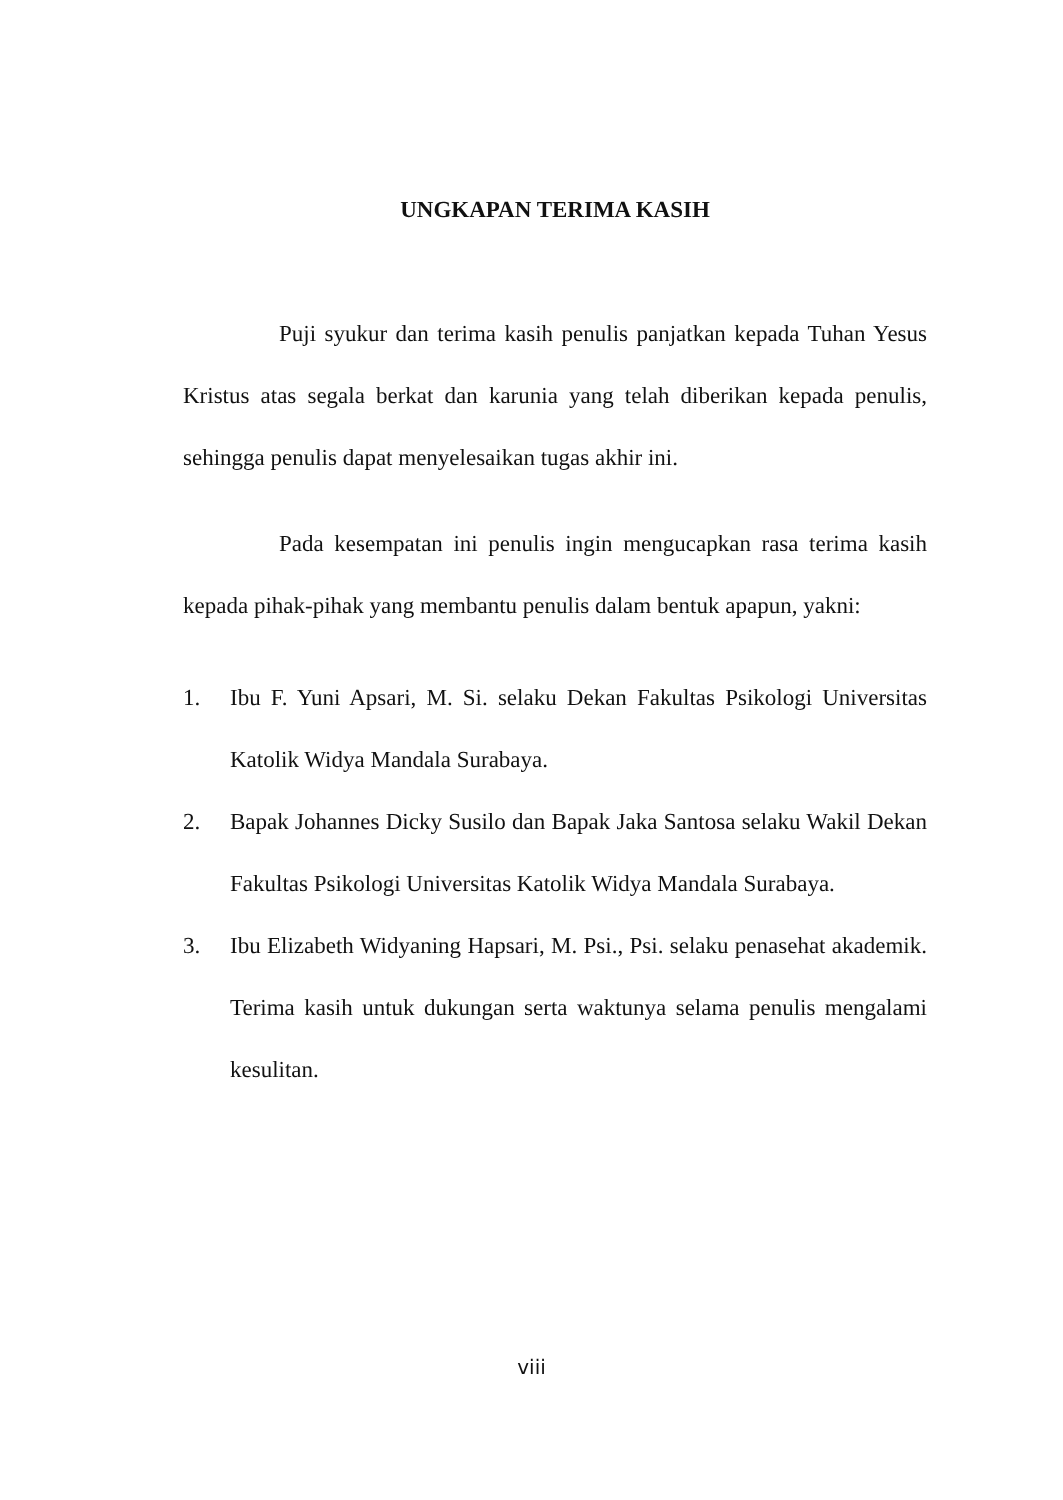UNGKAPAN TERIMA KASIH
Puji syukur dan terima kasih penulis panjatkan kepada Tuhan Yesus Kristus atas segala berkat dan karunia yang telah diberikan kepada penulis, sehingga penulis dapat menyelesaikan tugas akhir ini.
Pada kesempatan ini penulis ingin mengucapkan rasa terima kasih kepada pihak-pihak yang membantu penulis dalam bentuk apapun, yakni:
1. Ibu F. Yuni Apsari, M. Si. selaku Dekan Fakultas Psikologi Universitas Katolik Widya Mandala Surabaya.
2. Bapak Johannes Dicky Susilo dan Bapak Jaka Santosa selaku Wakil Dekan Fakultas Psikologi Universitas Katolik Widya Mandala Surabaya.
3. Ibu Elizabeth Widyaning Hapsari, M. Psi., Psi. selaku penasehat akademik. Terima kasih untuk dukungan serta waktunya selama penulis mengalami kesulitan.
viii